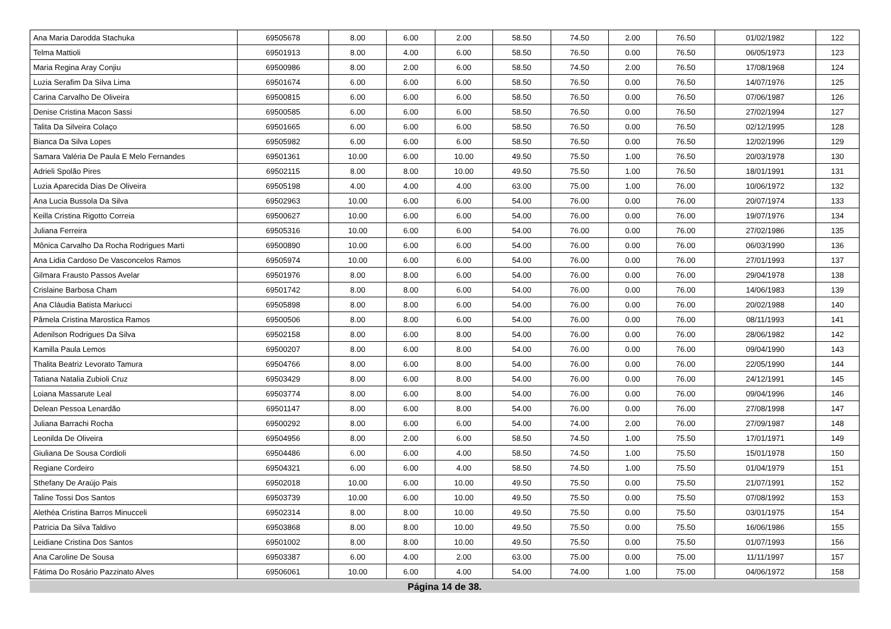| Ana Maria Darodda Stachuka | 69505678 | 8.00 | 6.00 | 2.00 | 58.50 | 74.50 | 2.00 | 76.50 | 01/02/1982 | 122 |
| Telma Mattioli | 69501913 | 8.00 | 4.00 | 6.00 | 58.50 | 76.50 | 0.00 | 76.50 | 06/05/1973 | 123 |
| Maria Regina Aray Conjiu | 69500986 | 8.00 | 2.00 | 6.00 | 58.50 | 74.50 | 2.00 | 76.50 | 17/08/1968 | 124 |
| Luzia Serafim Da Silva Lima | 69501674 | 6.00 | 6.00 | 6.00 | 58.50 | 76.50 | 0.00 | 76.50 | 14/07/1976 | 125 |
| Carina Carvalho De Oliveira | 69500815 | 6.00 | 6.00 | 6.00 | 58.50 | 76.50 | 0.00 | 76.50 | 07/06/1987 | 126 |
| Denise Cristina Macon Sassi | 69500585 | 6.00 | 6.00 | 6.00 | 58.50 | 76.50 | 0.00 | 76.50 | 27/02/1994 | 127 |
| Talita Da Silveira Colaço | 69501665 | 6.00 | 6.00 | 6.00 | 58.50 | 76.50 | 0.00 | 76.50 | 02/12/1995 | 128 |
| Bianca Da Silva Lopes | 69505982 | 6.00 | 6.00 | 6.00 | 58.50 | 76.50 | 0.00 | 76.50 | 12/02/1996 | 129 |
| Samara Valéria De Paula E Melo Fernandes | 69501361 | 10.00 | 6.00 | 10.00 | 49.50 | 75.50 | 1.00 | 76.50 | 20/03/1978 | 130 |
| Adrieli Spolão Pires | 69502115 | 8.00 | 8.00 | 10.00 | 49.50 | 75.50 | 1.00 | 76.50 | 18/01/1991 | 131 |
| Luzia Aparecida Dias De Oliveira | 69505198 | 4.00 | 4.00 | 4.00 | 63.00 | 75.00 | 1.00 | 76.00 | 10/06/1972 | 132 |
| Ana Lucia Bussola Da Silva | 69502963 | 10.00 | 6.00 | 6.00 | 54.00 | 76.00 | 0.00 | 76.00 | 20/07/1974 | 133 |
| Keilla Cristina Rigotto Correia | 69500627 | 10.00 | 6.00 | 6.00 | 54.00 | 76.00 | 0.00 | 76.00 | 19/07/1976 | 134 |
| Juliana Ferreira | 69505316 | 10.00 | 6.00 | 6.00 | 54.00 | 76.00 | 0.00 | 76.00 | 27/02/1986 | 135 |
| Mônica Carvalho Da Rocha Rodrigues Marti | 69500890 | 10.00 | 6.00 | 6.00 | 54.00 | 76.00 | 0.00 | 76.00 | 06/03/1990 | 136 |
| Ana Lidia Cardoso De Vasconcelos Ramos | 69505974 | 10.00 | 6.00 | 6.00 | 54.00 | 76.00 | 0.00 | 76.00 | 27/01/1993 | 137 |
| Gilmara Frausto Passos Avelar | 69501976 | 8.00 | 8.00 | 6.00 | 54.00 | 76.00 | 0.00 | 76.00 | 29/04/1978 | 138 |
| Crislaine Barbosa Cham | 69501742 | 8.00 | 8.00 | 6.00 | 54.00 | 76.00 | 0.00 | 76.00 | 14/06/1983 | 139 |
| Ana Cláudia Batista Mariucci | 69505898 | 8.00 | 8.00 | 6.00 | 54.00 | 76.00 | 0.00 | 76.00 | 20/02/1988 | 140 |
| Pâmela Cristina Marostica Ramos | 69500506 | 8.00 | 8.00 | 6.00 | 54.00 | 76.00 | 0.00 | 76.00 | 08/11/1993 | 141 |
| Adenilson Rodrigues Da Silva | 69502158 | 8.00 | 6.00 | 8.00 | 54.00 | 76.00 | 0.00 | 76.00 | 28/06/1982 | 142 |
| Kamilla Paula Lemos | 69500207 | 8.00 | 6.00 | 8.00 | 54.00 | 76.00 | 0.00 | 76.00 | 09/04/1990 | 143 |
| Thalita Beatriz Levorato Tamura | 69504766 | 8.00 | 6.00 | 8.00 | 54.00 | 76.00 | 0.00 | 76.00 | 22/05/1990 | 144 |
| Tatiana Natalia Zubioli Cruz | 69503429 | 8.00 | 6.00 | 8.00 | 54.00 | 76.00 | 0.00 | 76.00 | 24/12/1991 | 145 |
| Loiana Massarute Leal | 69503774 | 8.00 | 6.00 | 8.00 | 54.00 | 76.00 | 0.00 | 76.00 | 09/04/1996 | 146 |
| Delean Pessoa Lenardão | 69501147 | 8.00 | 6.00 | 8.00 | 54.00 | 76.00 | 0.00 | 76.00 | 27/08/1998 | 147 |
| Juliana Barrachi Rocha | 69500292 | 8.00 | 6.00 | 6.00 | 54.00 | 74.00 | 2.00 | 76.00 | 27/09/1987 | 148 |
| Leonilda De Oliveira | 69504956 | 8.00 | 2.00 | 6.00 | 58.50 | 74.50 | 1.00 | 75.50 | 17/01/1971 | 149 |
| Giuliana De Sousa Cordioli | 69504486 | 6.00 | 6.00 | 4.00 | 58.50 | 74.50 | 1.00 | 75.50 | 15/01/1978 | 150 |
| Regiane Cordeiro | 69504321 | 6.00 | 6.00 | 4.00 | 58.50 | 74.50 | 1.00 | 75.50 | 01/04/1979 | 151 |
| Sthefany De Araújo Pais | 69502018 | 10.00 | 6.00 | 10.00 | 49.50 | 75.50 | 0.00 | 75.50 | 21/07/1991 | 152 |
| Taline Tossi Dos Santos | 69503739 | 10.00 | 6.00 | 10.00 | 49.50 | 75.50 | 0.00 | 75.50 | 07/08/1992 | 153 |
| Alethéa Cristina Barros Minucceli | 69502314 | 8.00 | 8.00 | 10.00 | 49.50 | 75.50 | 0.00 | 75.50 | 03/01/1975 | 154 |
| Patricia Da Silva Taldivo | 69503868 | 8.00 | 8.00 | 10.00 | 49.50 | 75.50 | 0.00 | 75.50 | 16/06/1986 | 155 |
| Leidiane Cristina Dos Santos | 69501002 | 8.00 | 8.00 | 10.00 | 49.50 | 75.50 | 0.00 | 75.50 | 01/07/1993 | 156 |
| Ana Caroline De Sousa | 69503387 | 6.00 | 4.00 | 2.00 | 63.00 | 75.00 | 0.00 | 75.00 | 11/11/1997 | 157 |
| Fátima Do Rosário Pazzinato Alves | 69506061 | 10.00 | 6.00 | 4.00 | 54.00 | 74.00 | 1.00 | 75.00 | 04/06/1972 | 158 |
Página 14 de 38.